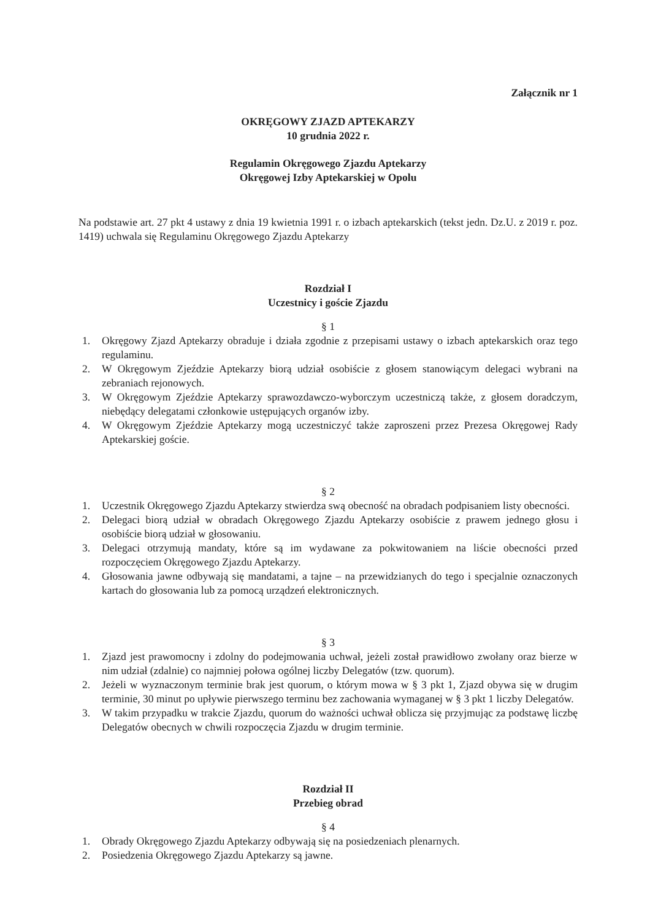Załącznik nr 1
OKRĘGOWY ZJAZD APTEKARZY
10 grudnia 2022 r.
Regulamin Okręgowego Zjazdu Aptekarzy
Okręgowej Izby Aptekarskiej w Opolu
Na podstawie art. 27 pkt 4 ustawy z dnia 19 kwietnia 1991 r. o izbach aptekarskich (tekst jedn. Dz.U. z 2019 r. poz. 1419) uchwala się Regulaminu Okręgowego Zjazdu Aptekarzy
Rozdział I
Uczestnicy i goście Zjazdu
§ 1
1. Okręgowy Zjazd Aptekarzy obraduje i działa zgodnie z przepisami ustawy o izbach aptekarskich oraz tego regulaminu.
2. W Okręgowym Zjeździe Aptekarzy biorą udział osobiście z głosem stanowiącym delegaci wybrani na zebraniach rejonowych.
3. W Okręgowym Zjeździe Aptekarzy sprawozdawczo-wyborczym uczestniczą także, z głosem doradczym, niebędący delegatami członkowie ustępujących organów izby.
4. W Okręgowym Zjeździe Aptekarzy mogą uczestniczyć także zaproszeni przez Prezesa Okręgowej Rady Aptekarskiej goście.
§ 2
1. Uczestnik Okręgowego Zjazdu Aptekarzy stwierdza swą obecność na obradach podpisaniem listy obecności.
2. Delegaci biorą udział w obradach Okręgowego Zjazdu Aptekarzy osobiście z prawem jednego głosu i osobiście biorą udział w głosowaniu.
3. Delegaci otrzymują mandaty, które są im wydawane za pokwitowaniem na liście obecności przed rozpoczęciem Okręgowego Zjazdu Aptekarzy.
4. Głosowania jawne odbywają się mandatami, a tajne – na przewidzianych do tego i specjalnie oznaczonych kartach do głosowania lub za pomocą urządzeń elektronicznych.
§ 3
1. Zjazd jest prawomocny i zdolny do podejmowania uchwał, jeżeli został prawidłowo zwołany oraz bierze w nim udział (zdalnie) co najmniej połowa ogólnej liczby Delegatów (tzw. quorum).
2. Jeżeli w wyznaczonym terminie brak jest quorum, o którym mowa w § 3 pkt 1, Zjazd obywa się w drugim terminie, 30 minut po upływie pierwszego terminu bez zachowania wymaganej w § 3 pkt 1 liczby Delegatów.
3. W takim przypadku w trakcie Zjazdu, quorum do ważności uchwał oblicza się przyjmując za podstawę liczbę Delegatów obecnych w chwili rozpoczęcia Zjazdu w drugim terminie.
Rozdział II
Przebieg obrad
§ 4
1. Obrady Okręgowego Zjazdu Aptekarzy odbywają się na posiedzeniach plenarnych.
2. Posiedzenia Okręgowego Zjazdu Aptekarzy są jawne.